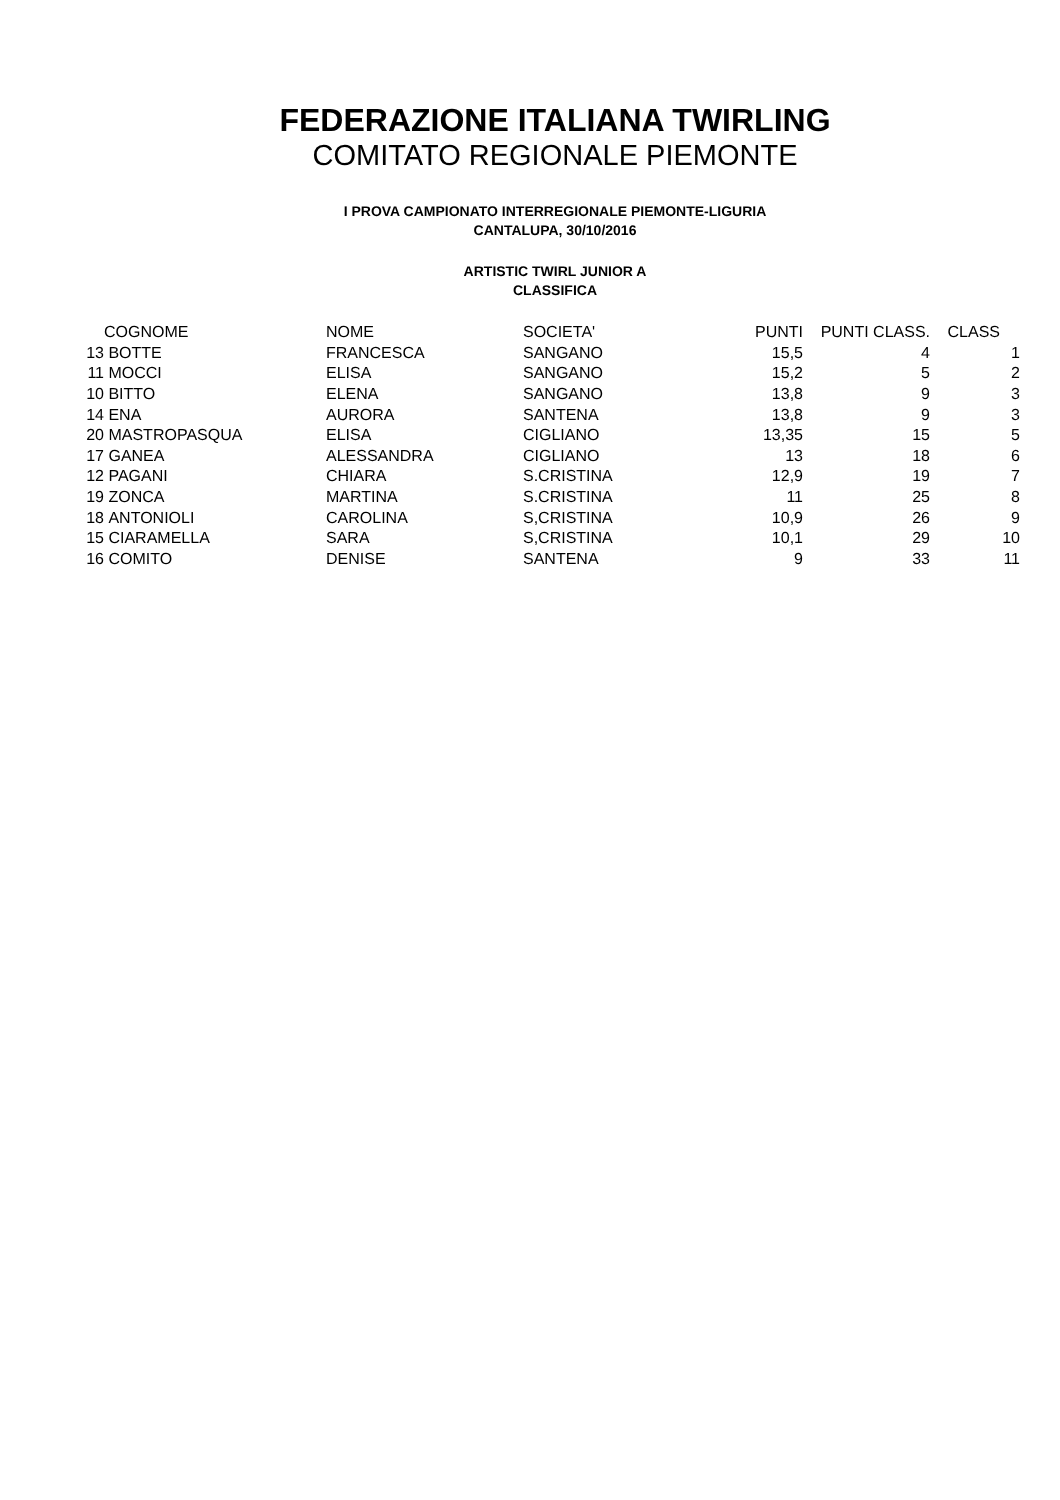FEDERAZIONE ITALIANA TWIRLING
COMITATO REGIONALE PIEMONTE
I PROVA CAMPIONATO INTERREGIONALE PIEMONTE-LIGURIA
CANTALUPA, 30/10/2016
ARTISTIC TWIRL JUNIOR A
CLASSIFICA
| | COGNOME | NOME | SOCIETA' | PUNTI | PUNTI CLASS. | CLASS | |
| --- | --- | --- | --- | --- | --- | --- | --- |
| 13 | BOTTE | FRANCESCA | SANGANO | 15,5 | 4 | 1 | |
| 11 | MOCCI | ELISA | SANGANO | 15,2 | 5 | 2 | |
| 10 | BITTO | ELENA | SANGANO | 13,8 | 9 | 3 | |
| 14 | ENA | AURORA | SANTENA | 13,8 | 9 | 3 | |
| 20 | MASTROPASQUA | ELISA | CIGLIANO | 13,35 | 15 | 5 | |
| 17 | GANEA | ALESSANDRA | CIGLIANO | 13 | 18 | 6 | |
| 12 | PAGANI | CHIARA | S.CRISTINA | 12,9 | 19 | 7 | |
| 19 | ZONCA | MARTINA | S.CRISTINA | 11 | 25 | 8 | |
| 18 | ANTONIOLI | CAROLINA | S,CRISTINA | 10,9 | 26 | 9 | |
| 15 | CIARAMELLA | SARA | S,CRISTINA | 10,1 | 29 | 10 | |
| 16 | COMITO | DENISE | SANTENA | 9 | 33 | 11 | |